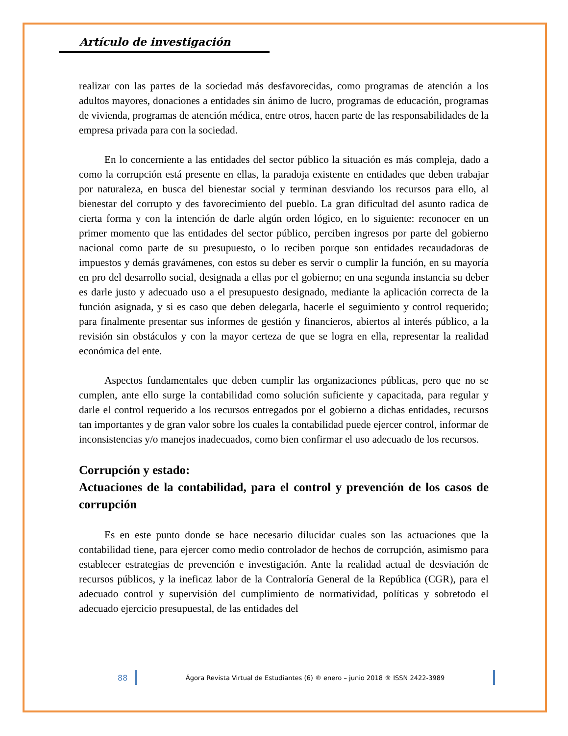Artículo de investigación
realizar con las partes de la sociedad más desfavorecidas, como programas de atención a los adultos mayores, donaciones a entidades sin ánimo de lucro, programas de educación, programas de vivienda, programas de atención médica, entre otros, hacen parte de las responsabilidades de la empresa privada para con la sociedad.
En lo concerniente a las entidades del sector público la situación es más compleja, dado a como la corrupción está presente en ellas, la paradoja existente en entidades que deben trabajar por naturaleza, en busca del bienestar social y terminan desviando los recursos para ello, al bienestar del corrupto y des favorecimiento del pueblo. La gran dificultad del asunto radica de cierta forma y con la intención de darle algún orden lógico, en lo siguiente: reconocer en un primer momento que las entidades del sector público, perciben ingresos por parte del gobierno nacional como parte de su presupuesto, o lo reciben porque son entidades recaudadoras de impuestos y demás gravámenes, con estos su deber es servir o cumplir la función, en su mayoría en pro del desarrollo social, designada a ellas por el gobierno; en una segunda instancia su deber es darle justo y adecuado uso a el presupuesto designado, mediante la aplicación correcta de la función asignada, y si es caso que deben delegarla, hacerle el seguimiento y control requerido; para finalmente presentar sus informes de gestión y financieros, abiertos al interés público, a la revisión sin obstáculos y con la mayor certeza de que se logra en ella, representar la realidad económica del ente.
Aspectos fundamentales que deben cumplir las organizaciones públicas, pero que no se cumplen, ante ello surge la contabilidad como solución suficiente y capacitada, para regular y darle el control requerido a los recursos entregados por el gobierno a dichas entidades, recursos tan importantes y de gran valor sobre los cuales la contabilidad puede ejercer control, informar de inconsistencias y/o manejos inadecuados, como bien confirmar el uso adecuado de los recursos.
Corrupción y estado:
Actuaciones de la contabilidad, para el control y prevención de los casos de corrupción
Es en este punto donde se hace necesario dilucidar cuales son las actuaciones que la contabilidad tiene, para ejercer como medio controlador de hechos de corrupción, asimismo para establecer estrategias de prevención e investigación. Ante la realidad actual de desviación de recursos públicos, y la ineficaz labor de la Contraloría General de la República (CGR), para el adecuado control y supervisión del cumplimiento de normatividad, políticas y sobretodo el adecuado ejercicio presupuestal, de las entidades del
88 Ágora Revista Virtual de Estudiantes (6) ® enero – junio 2018 ® ISSN 2422-3989